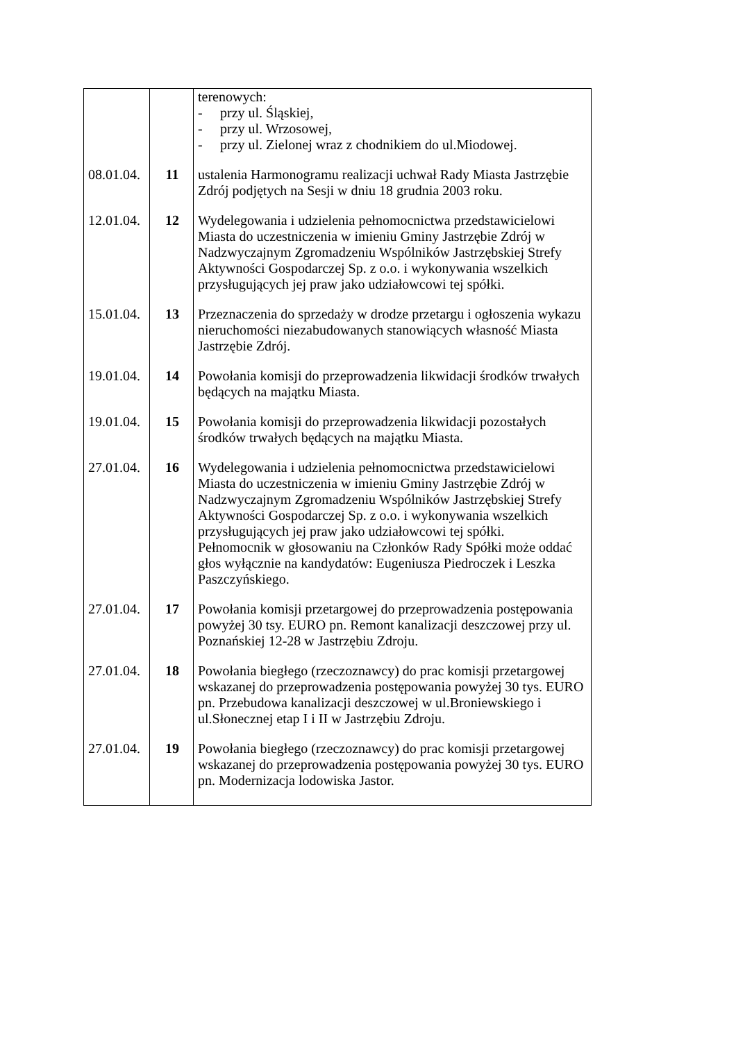| | | terenowych: - przy ul. Śląskiej, - przy ul. Wrzosowej, - przy ul. Zielonej wraz z chodnikiem do ul.Miodowej. |
| 08.01.04. | 11 | ustalenia Harmonogramu realizacji uchwał Rady Miasta Jastrzębie Zdrój podjętych na Sesji w dniu 18 grudnia 2003 roku. |
| 12.01.04. | 12 | Wydelegowania i udzielenia pełnomocnictwa przedstawicielowi Miasta do uczestniczenia w imieniu Gminy Jastrzębie Zdrój w Nadzwyczajnym Zgromadzeniu Wspólników Jastrzębskiej Strefy Aktywności Gospodarczej Sp. z o.o. i wykonywania wszelkich przysługujących jej praw jako udziałowcowi tej spółki. |
| 15.01.04. | 13 | Przeznaczenia do sprzedaży w drodze przetargu i ogłoszenia wykazu nieruchomości niezabudowanych stanowiących własność Miasta Jastrzębie Zdrój. |
| 19.01.04. | 14 | Powołania komisji do przeprowadzenia likwidacji środków trwałych będących na majątku Miasta. |
| 19.01.04. | 15 | Powołania komisji do przeprowadzenia likwidacji pozostałych środków trwałych będących na majątku Miasta. |
| 27.01.04. | 16 | Wydelegowania i udzielenia pełnomocnictwa przedstawicielowi Miasta do uczestniczenia w imieniu Gminy Jastrzębie Zdrój w Nadzwyczajnym Zgromadzeniu Wspólników Jastrzębskiej Strefy Aktywności Gospodarczej Sp. z o.o. i wykonywania wszelkich przysługujących jej praw jako udziałowcowi tej spółki. Pełnomocnik w głosowaniu na Członków Rady Spółki może oddać głos wyłącznie na kandydatów: Eugeniusza Piedroczek i Leszka Paszczyńskiego. |
| 27.01.04. | 17 | Powołania komisji przetargowej do przeprowadzenia postępowania powyżej 30 tsy. EURO pn. Remont kanalizacji deszczowej przy ul. Poznańskiej 12-28 w Jastrzębiu Zdroju. |
| 27.01.04. | 18 | Powołania biegłego (rzeczoznawcy) do prac komisji przetargowej wskazanej do przeprowadzenia postępowania powyżej 30 tys. EURO pn. Przebudowa kanalizacji deszczowej w ul.Broniewskiego i ul.Słonecznej etap I i II w Jastrzębiu Zdroju. |
| 27.01.04. | 19 | Powołania biegłego (rzeczoznawcy) do prac komisji przetargowej wskazanej do przeprowadzenia postępowania powyżej 30 tys. EURO pn. Modernizacja lodowiska Jastor. |